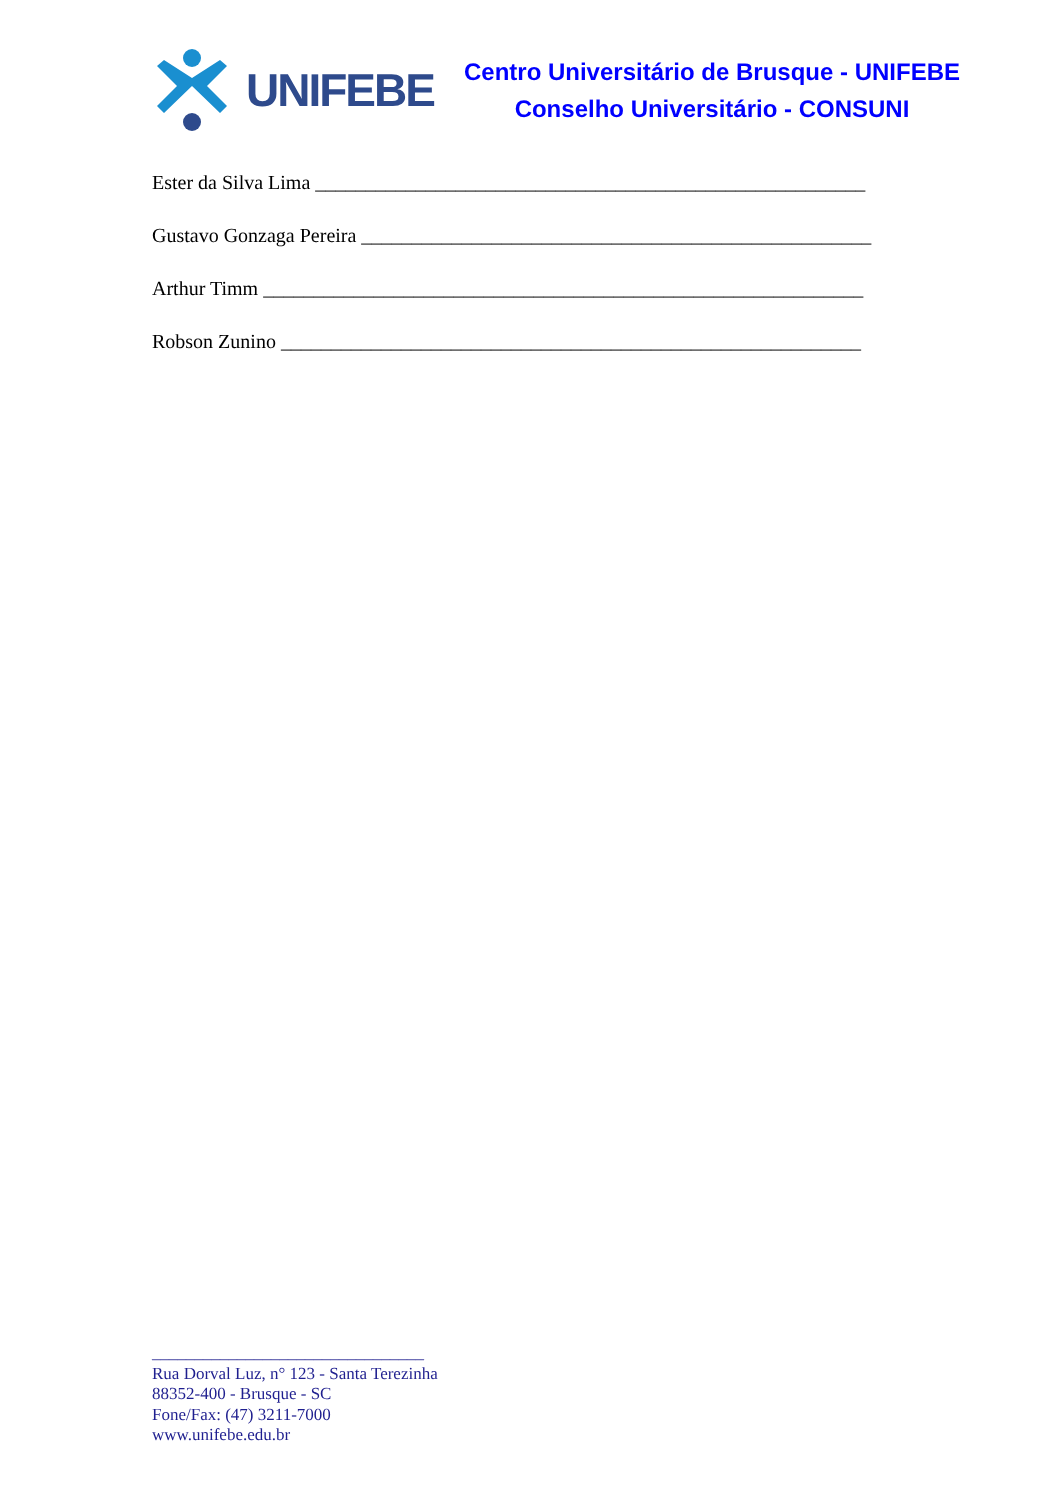UNIFEBE
Centro Universitário de Brusque - UNIFEBE
Conselho Universitário - CONSUNI
Ester da Silva Lima _______________________________________________________
Gustavo Gonzaga Pereira ___________________________________________________
Arthur Timm ____________________________________________________________
Robson Zunino __________________________________________________________
________________________________
Rua Dorval Luz, n° 123 - Santa Terezinha
88352-400 - Brusque - SC
Fone/Fax: (47) 3211-7000
www.unifebe.edu.br